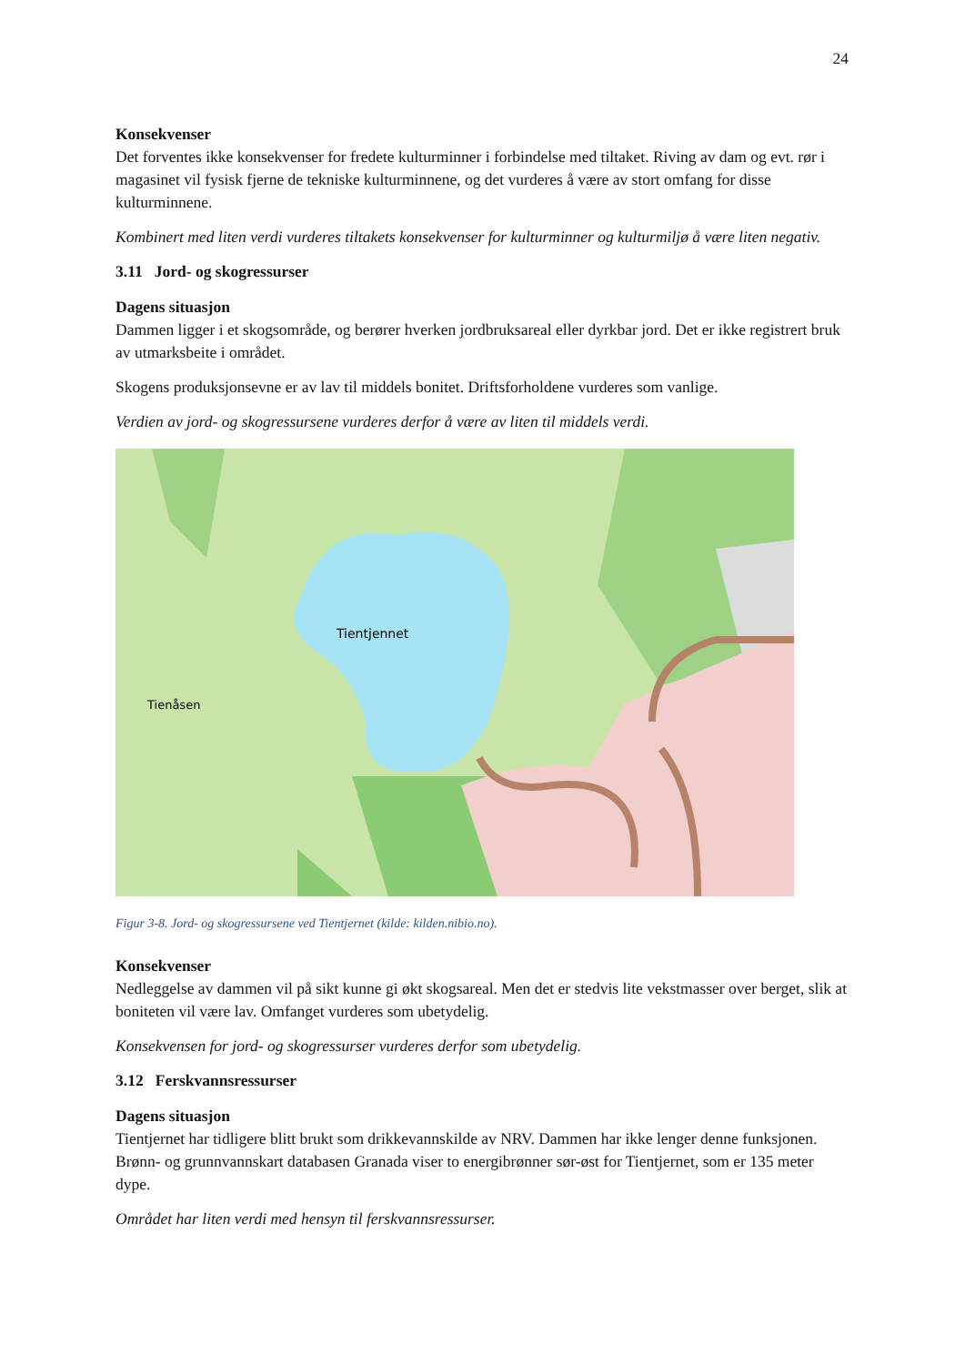24
Konsekvenser
Det forventes ikke konsekvenser for fredete kulturminner i forbindelse med tiltaket. Riving av dam og evt. rør i magasinet vil fysisk fjerne de tekniske kulturminnene, og det vurderes å være av stort omfang for disse kulturminnene.
Kombinert med liten verdi vurderes tiltakets konsekvenser for kulturminner og kulturmiljø å være liten negativ.
3.11 Jord- og skogressurser
Dagens situasjon
Dammen ligger i et skogsområde, og berører hverken jordbruksareal eller dyrkbar jord. Det er ikke registrert bruk av utmarksbeite i området.
Skogens produksjonsevne er av lav til middels bonitet. Driftsforholdene vurderes som vanlige.
Verdien av jord- og skogressursene vurderes derfor å være av liten til middels verdi.
Tientjennet
Tienåsen
Figur 3-8. Jord- og skogressursene ved Tientjernet (kilde: kilden.nibio.no).
Konsekvenser
Nedleggelse av dammen vil på sikt kunne gi økt skogsareal. Men det er stedvis lite vekstmasser over berget, slik at boniteten vil være lav. Omfanget vurderes som ubetydelig.
Konsekvensen for jord- og skogressurser vurderes derfor som ubetydelig.
3.12 Ferskvannsressurser
Dagens situasjon
Tientjernet har tidligere blitt brukt som drikkevannskilde av NRV. Dammen har ikke lenger denne funksjonen. Brønn- og grunnvannskart databasen Granada viser to energibrønner sør-øst for Tientjernet, som er 135 meter dype.
Området har liten verdi med hensyn til ferskvannsressurser.